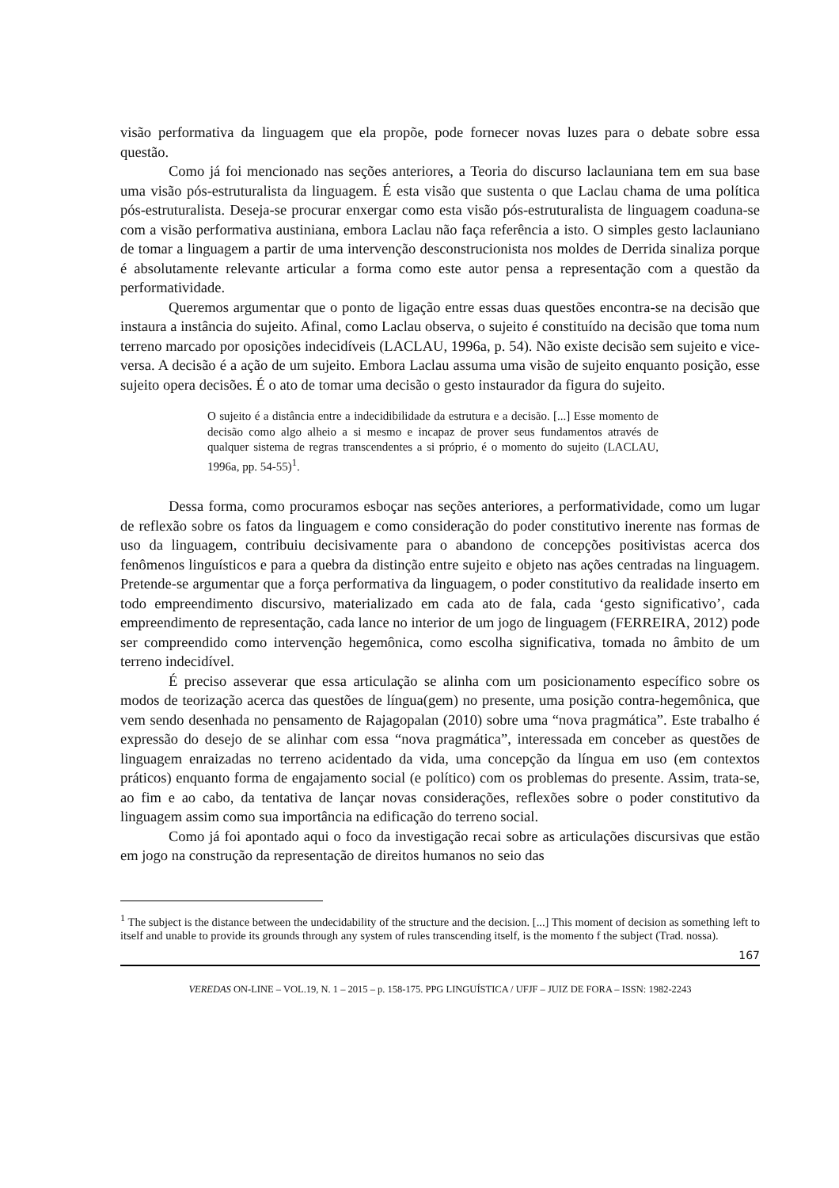visão performativa da linguagem que ela propõe, pode fornecer novas luzes para o debate sobre essa questão.
Como já foi mencionado nas seções anteriores, a Teoria do discurso laclauniana tem em sua base uma visão pós-estruturalista da linguagem. É esta visão que sustenta o que Laclau chama de uma política pós-estruturalista. Deseja-se procurar enxergar como esta visão pós-estruturalista de linguagem coaduna-se com a visão performativa austiniana, embora Laclau não faça referência a isto. O simples gesto laclauniano de tomar a linguagem a partir de uma intervenção desconstrucionista nos moldes de Derrida sinaliza porque é absolutamente relevante articular a forma como este autor pensa a representação com a questão da performatividade.
Queremos argumentar que o ponto de ligação entre essas duas questões encontra-se na decisão que instaura a instância do sujeito. Afinal, como Laclau observa, o sujeito é constituído na decisão que toma num terreno marcado por oposições indecidíveis (LACLAU, 1996a, p. 54). Não existe decisão sem sujeito e vice-versa. A decisão é a ação de um sujeito. Embora Laclau assuma uma visão de sujeito enquanto posição, esse sujeito opera decisões. É o ato de tomar uma decisão o gesto instaurador da figura do sujeito.
O sujeito é a distância entre a indecidibilidade da estrutura e a decisão. [...] Esse momento de decisão como algo alheio a si mesmo e incapaz de prover seus fundamentos através de qualquer sistema de regras transcendentes a si próprio, é o momento do sujeito (LACLAU, 1996a, pp. 54-55)<sup>1</sup>.
Dessa forma, como procuramos esboçar nas seções anteriores, a performatividade, como um lugar de reflexão sobre os fatos da linguagem e como consideração do poder constitutivo inerente nas formas de uso da linguagem, contribuiu decisivamente para o abandono de concepções positivistas acerca dos fenômenos linguísticos e para a quebra da distinção entre sujeito e objeto nas ações centradas na linguagem. Pretende-se argumentar que a força performativa da linguagem, o poder constitutivo da realidade inserto em todo empreendimento discursivo, materializado em cada ato de fala, cada ‘gesto significativo’, cada empreendimento de representação, cada lance no interior de um jogo de linguagem (FERREIRA, 2012) pode ser compreendido como intervenção hegemônica, como escolha significativa, tomada no âmbito de um terreno indecidível.
É preciso asseverar que essa articulação se alinha com um posicionamento específico sobre os modos de teorização acerca das questões de língua(gem) no presente, uma posição contra-hegemônica, que vem sendo desenhada no pensamento de Rajagopalan (2010) sobre uma “nova pragmática”. Este trabalho é expressão do desejo de se alinhar com essa “nova pragmática”, interessada em conceber as questões de linguagem enraizadas no terreno acidentado da vida, uma concepção da língua em uso (em contextos práticos) enquanto forma de engajamento social (e político) com os problemas do presente. Assim, trata-se, ao fim e ao cabo, da tentativa de lançar novas considerações, reflexões sobre o poder constitutivo da linguagem assim como sua importância na edificação do terreno social.
Como já foi apontado aqui o foco da investigação recai sobre as articulações discursivas que estão em jogo na construção da representação de direitos humanos no seio das
<sup>1</sup> The subject is the distance between the undecidability of the structure and the decision. [...] This moment of decision as something left to itself and unable to provide its grounds through any system of rules transcending itself, is the momento f the subject (Trad. nossa).
167
VEREDAS ON-LINE – VOL.19, N. 1 – 2015 – p. 158-175. PPG LINGUÍSTICA / UFJF – JUIZ DE FORA – ISSN: 1982-2243